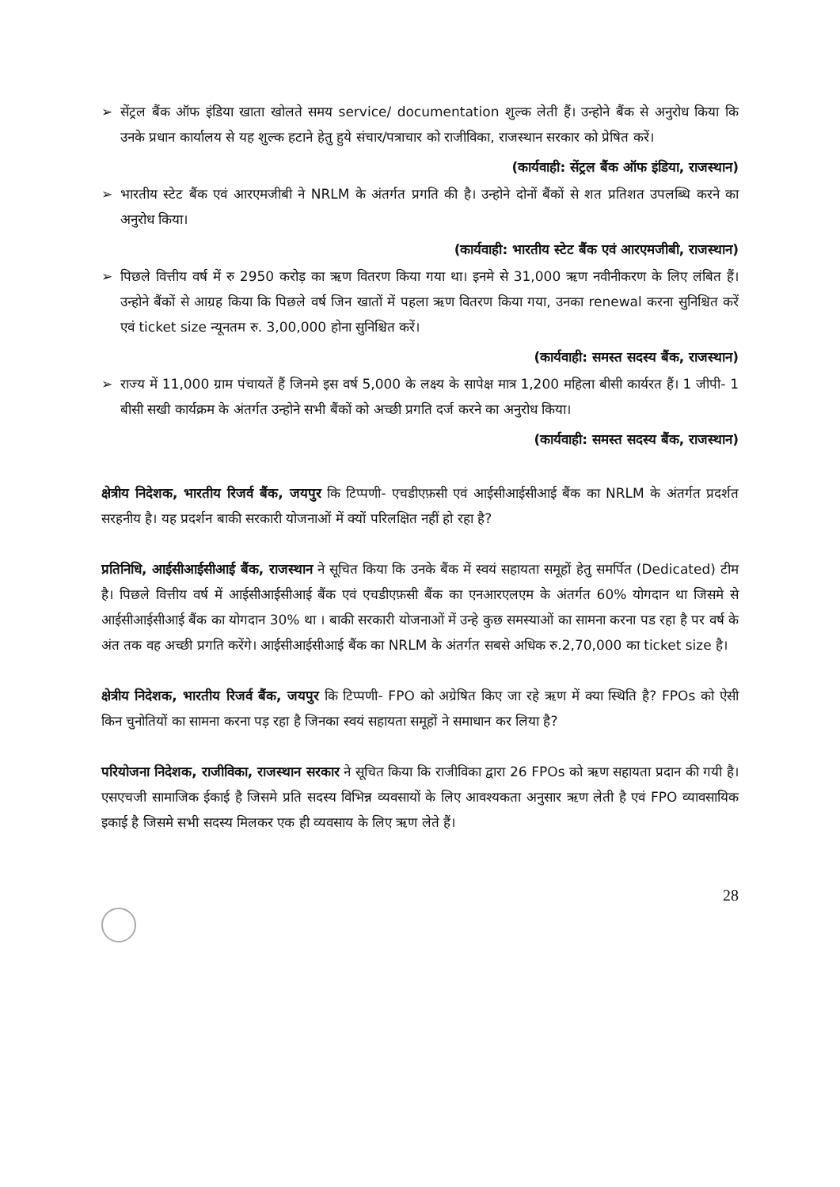➢ सेंट्रल बैंक ऑफ इंडिया खाता खोलते समय service/ documentation शुल्क लेती हैं। उन्होने बैंक से अनुरोध किया कि उनके प्रधान कार्यालय से यह शुल्क हटाने हेतु हुये संचार/पत्राचार को राजीविका, राजस्थान सरकार को प्रेषित करें।
(कार्यवाही: सेंट्रल बैंक ऑफ इंडिया, राजस्थान)
➢ भारतीय स्टेट बैंक एवं आरएमजीबी ने NRLM के अंतर्गत प्रगति की है। उन्होने दोनों बैंकों से शत प्रतिशत उपलब्धि करने का अनुरोध किया।
(कार्यवाही: भारतीय स्टेट बैंक एवं आरएमजीबी, राजस्थान)
➢ पिछले वित्तीय वर्ष में रु 2950 करोड़ का ऋण वितरण किया गया था। इनमे से 31,000 ऋण नवीनीकरण के लिए लंबित हैं। उन्होने बैंकों से आग्रह किया कि पिछले वर्ष जिन खातों में पहला ऋण वितरण किया गया, उनका renewal करना सुनिश्चित करें एवं ticket size न्यूनतम रु. 3,00,000 होना सुनिश्चित करें।
(कार्यवाही: समस्त सदस्य बैंक, राजस्थान)
➢ राज्य में 11,000 ग्राम पंचायतें हैं जिनमे इस वर्ष 5,000 के लक्ष्य के सापेक्ष मात्र 1,200 महिला बीसी कार्यरत हैं। 1 जीपी- 1 बीसी सखी कार्यक्रम के अंतर्गत उन्होने सभी बैंकों को अच्छी प्रगति दर्ज करने का अनुरोध किया।
(कार्यवाही: समस्त सदस्य बैंक, राजस्थान)
क्षेत्रीय निदेशक, भारतीय रिजर्व बैंक, जयपुर कि टिप्पणी- एचडीएफ़सी एवं आईसीआईसीआई बैंक का NRLM के अंतर्गत प्रदर्शत सरहनीय है। यह प्रदर्शन बाकी सरकारी योजनाओं में क्यों परिलक्षित नहीं हो रहा है?
प्रतिनिधि, आईसीआईसीआई बैंक, राजस्थान ने सूचित किया कि उनके बैंक में स्वयं सहायता समूहों हेतु समर्पित (Dedicated) टीम है। पिछले वित्तीय वर्ष में आईसीआईसीआई बैंक एवं एचडीएफ़सी बैंक का एनआरएलएम के अंतर्गत 60% योगदान था जिसमे से आईसीआईसीआई बैंक का योगदान 30% था । बाकी सरकारी योजनाओं में उन्हे कुछ समस्याओं का सामना करना पड रहा है पर वर्ष के अंत तक वह अच्छी प्रगति करेंगे। आईसीआईसीआई बैंक का NRLM के अंतर्गत सबसे अधिक रु.2,70,000 का ticket size है।
क्षेत्रीय निदेशक, भारतीय रिजर्व बैंक, जयपुर कि टिप्पणी- FPO को अग्रेषित किए जा रहे ऋण में क्या स्थिति है? FPOs को ऐसी किन चुनोतियों का सामना करना पड़ रहा है जिनका स्वयं सहायता समूहों ने समाधान कर लिया है?
परियोजना निदेशक, राजीविका, राजस्थान सरकार ने सूचित किया कि राजीविका द्वारा 26 FPOs को ऋण सहायता प्रदान की गयी है। एसएचजी सामाजिक ईकाई है जिसमे प्रति सदस्य विभिन्न व्यवसायों के लिए आवश्यकता अनुसार ऋण लेती है एवं FPO व्यावसायिक इकाई है जिसमे सभी सदस्य मिलकर एक ही व्यवसाय के लिए ऋण लेते हैं।
28